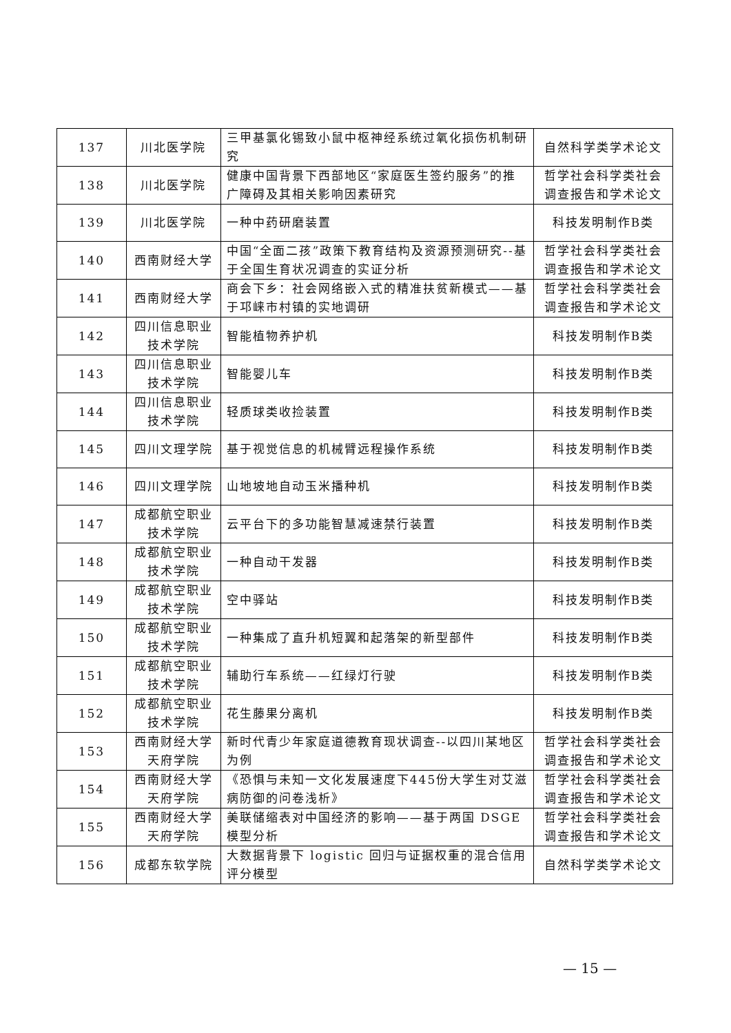| 137 | 川北医学院 | 三甲基氯化锡致小鼠中枢神经系统过氧化损伤机制研究 | 自然科学类学术论文 |
| 138 | 川北医学院 | 健康中国背景下西部地区“家庭医生签约服务”的推广障碍及其相关影响因素研究 | 哲学社会科学类社会调查报告和学术论文 |
| 139 | 川北医学院 | 一种中药研磨装置 | 科技发明制作B类 |
| 140 | 西南财经大学 | 中国“全面二孩”政策下教育结构及资源预测研究--基于全国生育状况调查的实证分析 | 哲学社会科学类社会调查报告和学术论文 |
| 141 | 西南财经大学 | 商会下乡：社会网络嵌入式的精准扶贫新模式——基于邛崃市村镇的实地调研 | 哲学社会科学类社会调查报告和学术论文 |
| 142 | 四川信息职业技术学院 | 智能植物养护机 | 科技发明制作B类 |
| 143 | 四川信息职业技术学院 | 智能婴儿车 | 科技发明制作B类 |
| 144 | 四川信息职业技术学院 | 轻质球类收捡装置 | 科技发明制作B类 |
| 145 | 四川文理学院 | 基于视觉信息的机械臂远程操作系统 | 科技发明制作B类 |
| 146 | 四川文理学院 | 山地坡地自动玉米播种机 | 科技发明制作B类 |
| 147 | 成都航空职业技术学院 | 云平台下的多功能智慧减速禁行装置 | 科技发明制作B类 |
| 148 | 成都航空职业技术学院 | 一种自动干发器 | 科技发明制作B类 |
| 149 | 成都航空职业技术学院 | 空中驿站 | 科技发明制作B类 |
| 150 | 成都航空职业技术学院 | 一种集成了直升机短翼和起落架的新型部件 | 科技发明制作B类 |
| 151 | 成都航空职业技术学院 | 辅助行车系统——红绿灯行驶 | 科技发明制作B类 |
| 152 | 成都航空职业技术学院 | 花生藤果分离机 | 科技发明制作B类 |
| 153 | 西南财经大学天府学院 | 新时代青少年家庭道德教育现状调查--以四川某地区为例 | 哲学社会科学类社会调查报告和学术论文 |
| 154 | 西南财经大学天府学院 | 《恐惧与未知一文化发展速度下445份大学生对艾滋病防御的问卷浅析》 | 哲学社会科学类社会调查报告和学术论文 |
| 155 | 西南财经大学天府学院 | 美联储缩表对中国经济的影响——基于两国 DSGE 模型分析 | 哲学社会科学类社会调查报告和学术论文 |
| 156 | 成都东软学院 | 大数据背景下 logistic 回归与证据权重的混合信用评分模型 | 自然科学类学术论文 |
— 15 —